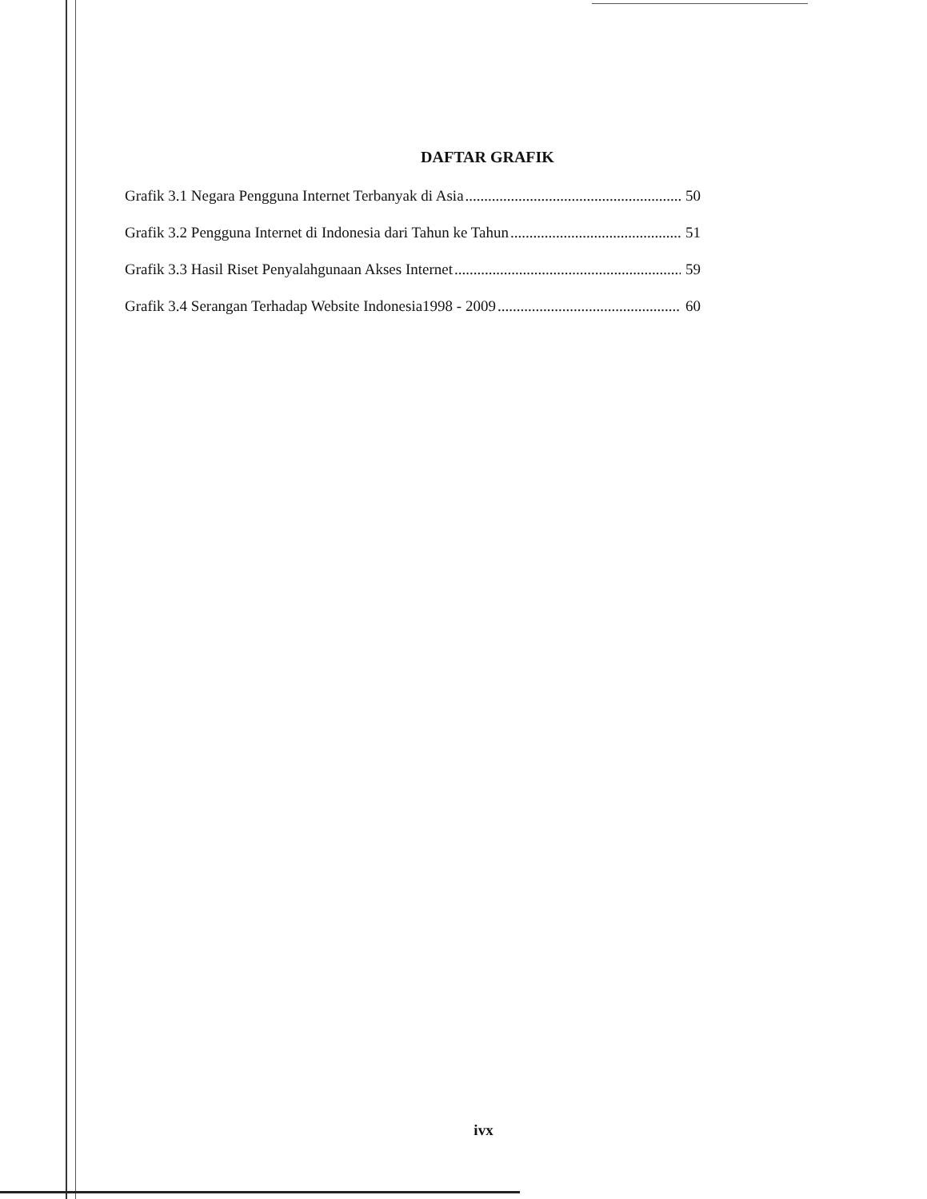DAFTAR GRAFIK
Grafik 3.1 Negara Pengguna Internet Terbanyak di Asia 50
Grafik 3.2 Pengguna Internet di Indonesia dari Tahun ke Tahun 51
Grafik 3.3 Hasil Riset Penyalahgunaan Akses Internet 59
Grafik 3.4 Serangan Terhadap Website Indonesia1998 - 2009 60
ivx